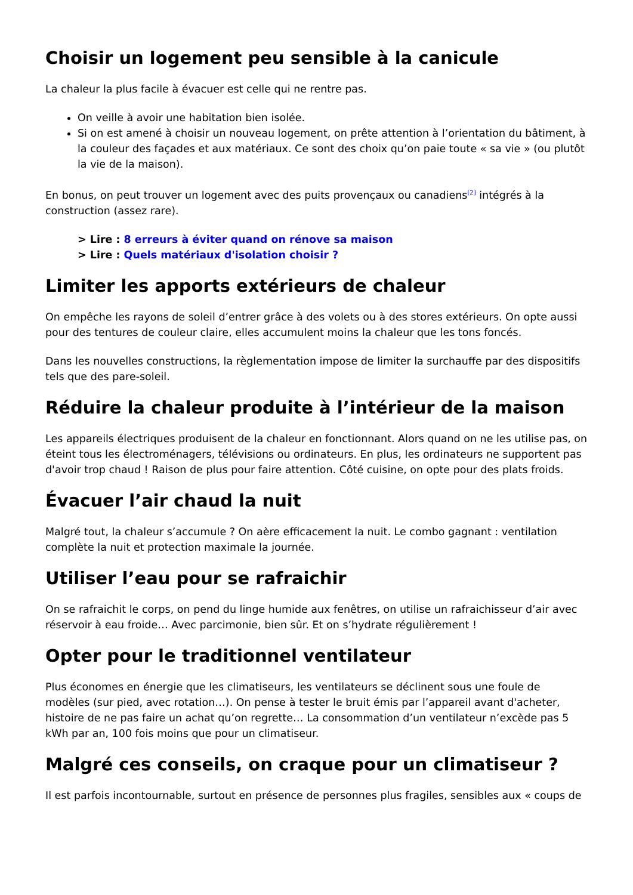Choisir un logement peu sensible à la canicule
La chaleur la plus facile à évacuer est celle qui ne rentre pas.
On veille à avoir une habitation bien isolée.
Si on est amené à choisir un nouveau logement, on prête attention à l’orientation du bâtiment, à la couleur des façades et aux matériaux. Ce sont des choix qu’on paie toute « sa vie » (ou plutôt la vie de la maison).
En bonus, on peut trouver un logement avec des puits provençaux ou canadiens<sup>[2]</sup> intégrés à la construction (assez rare).
> Lire : 8 erreurs à éviter quand on rénove sa maison
> Lire : Quels matériaux d'isolation choisir ?
Limiter les apports extérieurs de chaleur
On empêche les rayons de soleil d’entrer grâce à des volets ou à des stores extérieurs. On opte aussi pour des tentures de couleur claire, elles accumulent moins la chaleur que les tons foncés.
Dans les nouvelles constructions, la règlementation impose de limiter la surchauffe par des dispositifs tels que des pare-soleil.
Réduire la chaleur produite à l’intérieur de la maison
Les appareils électriques produisent de la chaleur en fonctionnant. Alors quand on ne les utilise pas, on éteint tous les électroménagers, télévisions ou ordinateurs. En plus, les ordinateurs ne supportent pas d'avoir trop chaud ! Raison de plus pour faire attention. Côté cuisine, on opte pour des plats froids.
Évacuer l’air chaud la nuit
Malgré tout, la chaleur s’accumule ? On aère efficacement la nuit. Le combo gagnant : ventilation complète la nuit et protection maximale la journée.
Utiliser l’eau pour se rafraichir
On se rafraichit le corps, on pend du linge humide aux fenêtres, on utilise un rafraichisseur d’air avec réservoir à eau froide… Avec parcimonie, bien sûr. Et on s’hydrate régulièrement !
Opter pour le traditionnel ventilateur
Plus économes en énergie que les climatiseurs, les ventilateurs se déclinent sous une foule de modèles (sur pied, avec rotation…). On pense à tester le bruit émis par l’appareil avant d'acheter, histoire de ne pas faire un achat qu’on regrette… La consommation d’un ventilateur n’excède pas 5 kWh par an, 100 fois moins que pour un climatiseur.
Malgré ces conseils, on craque pour un climatiseur ?
Il est parfois incontournable, surtout en présence de personnes plus fragiles, sensibles aux « coups de